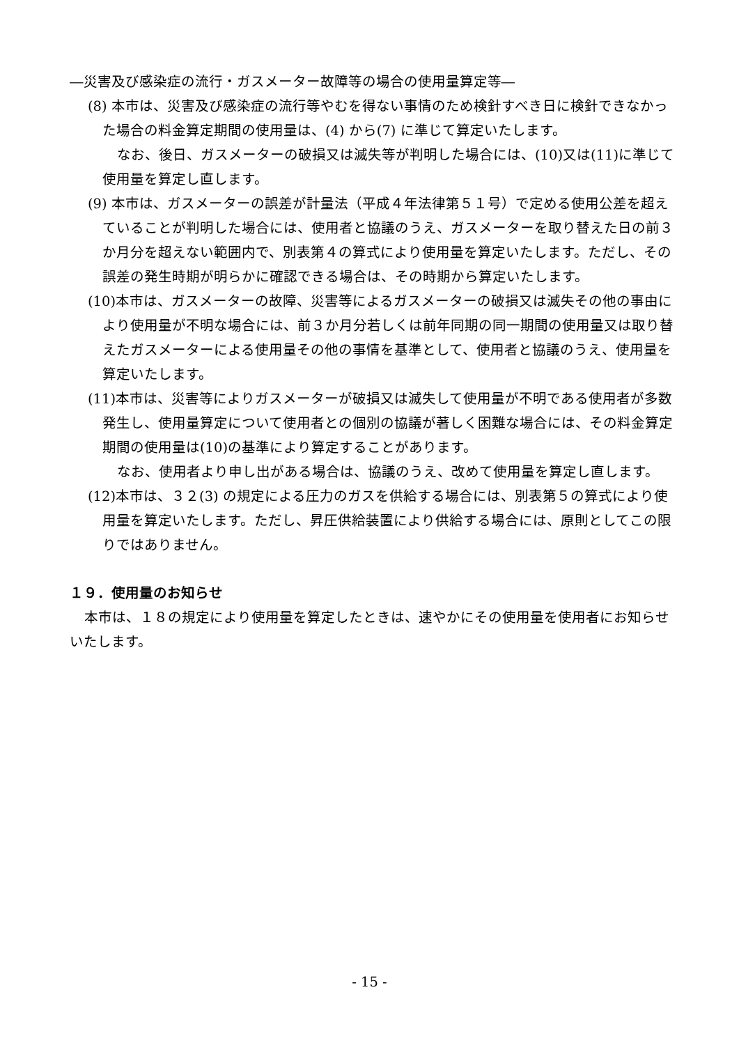―災害及び感染症の流行・ガスメーター故障等の場合の使用量算定等―
(8) 本市は、災害及び感染症の流行等やむを得ない事情のため検針すべき日に検針できなかった場合の料金算定期間の使用量は、(4) から(7) に準じて算定いたします。
なお、後日、ガスメーターの破損又は滅失等が判明した場合には、(10)又は(11)に準じて使用量を算定し直します。
(9) 本市は、ガスメーターの誤差が計量法（平成４年法律第５１号）で定める使用公差を超えていることが判明した場合には、使用者と協議のうえ、ガスメーターを取り替えた日の前３か月分を超えない範囲内で、別表第４の算式により使用量を算定いたします。ただし、その誤差の発生時期が明らかに確認できる場合は、その時期から算定いたします。
(10)本市は、ガスメーターの故障、災害等によるガスメーターの破損又は滅失その他の事由により使用量が不明な場合には、前３か月分若しくは前年同期の同一期間の使用量又は取り替えたガスメーターによる使用量その他の事情を基準として、使用者と協議のうえ、使用量を算定いたします。
(11)本市は、災害等によりガスメーターが破損又は滅失して使用量が不明である使用者が多数発生し、使用量算定について使用者との個別の協議が著しく困難な場合には、その料金算定期間の使用量は(10)の基準により算定することがあります。
なお、使用者より申し出がある場合は、協議のうえ、改めて使用量を算定し直します。
(12)本市は、３２(3) の規定による圧力のガスを供給する場合には、別表第５の算式により使用量を算定いたします。ただし、昇圧供給装置により供給する場合には、原則としてこの限りではありません。
１９．使用量のお知らせ
本市は、１８の規定により使用量を算定したときは、速やかにその使用量を使用者にお知らせいたします。
- 15 -